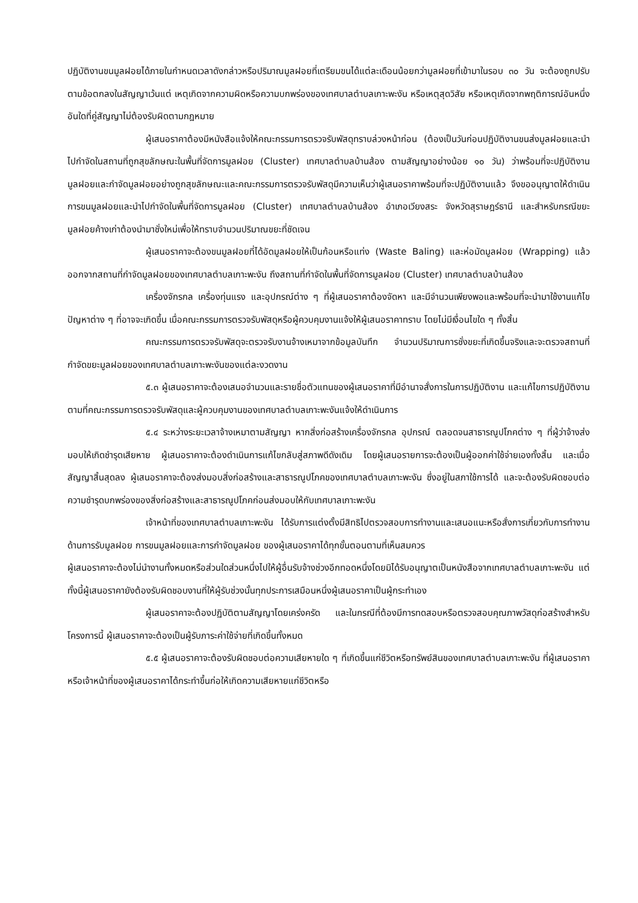ปฏิบัติงานขนมูลฝอยได้ภายในกำหนดเวลาดังกล่าวหรือปริมาณมูลฝอยที่เตรียมขนได้แต่ละเดือนน้อยกว่ามูลฝอยที่เข้ามาในรอบ ๓๐ วัน จะต้องถูกปรับตามข้อตกลงในสัญญาเว้นแต่ เหตุเกิดจากความผิดหรือความบกพร่องของเทศบาลตำบลเกาะพะงัน หรือเหตุสุดวิสัย หรือเหตุเกิดจากพฤติการณ์อันหนึ่งอันใดที่คู่สัญญาไม่ต้องรับผิดตามกฎหมาย
ผู้เสนอราคาต้องมีหนังสือแจ้งให้คณะกรรมการตรวจรับพัสดุทราบล่วงหน้าก่อน (ต้องเป็นวันก่อนปฏิบัติงานขนส่งมูลฝอยและนำไปกำจัดในสถานที่ถูกสุขลักษณะในพื้นที่จัดการมูลฝอย (Cluster) เทศบาลตำบลบ้านส้อง ตามสัญญาอย่างน้อย ๑๐ วัน) ว่าพร้อมที่จะปฏิบัติงานมูลฝอยและกำจัดมูลฝอยอย่างถูกสุขลักษณะและคณะกรรมการตรวจรับพัสดุมีความเห็นว่าผู้เสนอราคาพร้อมที่จะปฏิบัติงานแล้ว จึงขออนุญาตให้ดำเนินการขนมูลฝอยและนำไปกำจัดในพื้นที่จัดการมูลฝอย (Cluster) เทศบาลตำบลบ้านส้อง อำเภอเวียงสระ จังหวัดสุราษฎร์ธานี และสำหรับกรณีขยะมูลฝอยค้างเก่าต้องนำมาชั่งใหม่เพื่อให้ทราบจำนวนปริมาณขยะที่ชัดเจน
ผู้เสนอราคาจะต้องขนมูลฝอยที่ได้อัดมูลฝอยให้เป็นก้อนหรือแท่ง (Waste Baling) และห่อมัดมูลฝอย (Wrapping) แล้ว ออกจากสถานที่กำจัดมูลฝอยของเทศบาลตำบลเกาะพะงัน ถึงสถานที่กำจัดในพื้นที่จัดการมูลฝอย (Cluster) เทศบาลตำบลบ้านส้อง
เครื่องจักรกล เครื่องทุ่นแรง และอุปกรณ์ต่าง ๆ ที่ผู้เสนอราคาต้องจัดหา และมีจำนวนเพียงพอและพร้อมที่จะนำมาใช้งานแก้ไขปัญหาต่าง ๆ ที่อาจจะเกิดขึ้น เมื่อคณะกรรมการตรวจรับพัสดุหรือผู้ควบคุมงานแจ้งให้ผู้เสนอราคาทราบ โดยไม่มีเงื่อนไขใด ๆ ทั้งสิ้น
คณะกรรมการตรวจรับพัสดุจะตรวจรับงานจ้างเหมาจากข้อมูลบันทึก จำนวนปริมาณการชั่งขยะที่เกิดขึ้นจริงและจะตรวจสถานที่กำจัดขยะมูลฝอยของเทศบาลตำบลเกาะพะงันของแต่ละงวดงาน
๕.๓ ผู้เสนอราคาจะต้องเสนอจำนวนและรายชื่อตัวแทนของผู้เสนอราคาที่มีอำนาจสั่งการในการปฏิบัติงาน และแก้ไขการปฏิบัติงานตามที่คณะกรรมการตรวจรับพัสดุและผู้ควบคุมงานของเทศบาลตำบลเกาะพะงันแจ้งให้ดำเนินการ
๕.๔ ระหว่างระยะเวลาจ้างเหมาตามสัญญา หากสิ่งก่อสร้างเครื่องจักรกล อุปกรณ์ ตลอดจนสาธารณูปโภคต่าง ๆ ที่ผู้ว่าจ้างส่งมอบให้เกิดชำรุดเสียหาย ผู้เสนอราคาจะต้องดำเนินการแก้ไขกลับสู่สภาพดีดังเดิม โดยผู้เสนอรายการจะต้องเป็นผู้ออกค่าใช้จ่ายเองทั้งสิ้น และเมื่อสัญญาสิ้นสุดลง ผู้เสนอราคาจะต้องส่งมอบสิ่งก่อสร้างและสาธารณูปโภคของเทศบาลตำบลเกาะพะงัน ซึ่งอยู่ในสภาใช้การได้ และจะต้องรับผิดชอบต่อความชำรุดบกพร่องของสิ่งก่อสร้างและสาธารณูปโภคก่อนส่งมอบให้กับเทศบาลเกาะพะงัน
เจ้าหน้าที่ของเทศบาลตำบลเกาะพะงัน ได้รับการแต่งตั้งมีสิทธิไปตรวจสอบการทำงานและเสนอแนะหรือสั่งการเกี่ยวกับการทำงานด้านการรับมูลฝอย การขนมูลฝอยและการกำจัดมูลฝอย ของผู้เสนอราคาได้ทุกขั้นตอนตามที่เห็นสมควร
ผู้เสนอราคาจะต้องไม่นำงานทั้งหมดหรือส่วนใดส่วนหนึ่งไปให้ผู้อื่นรับจ้างช่วงอีกทอดหนึ่งโดยมิได้รับอนุญาตเป็นหนังสือจากเทศบาลตำบลเกาะพะงัน แต่ทั้งนี้ผู้เสนอราคายังต้องรับผิดชอบงานที่ให้ผู้รับช่วงนั้นทุกประการเสมือนหนึ่งผู้เสนอราคาเป็นผู้กระทำเอง
ผู้เสนอราคาจะต้องปฏิบัติตามสัญญาโดยเคร่งครัด และในกรณีที่ต้องมีการทดสอบหรือตรวจสอบคุณภาพวัสดุก่อสร้างสำหรับโครงการนี้ ผู้เสนอราคาจะต้องเป็นผู้รับภาระค่าใช้จ่ายที่เกิดขึ้นทั้งหมด
๕.๕ ผู้เสนอราคาจะต้องรับผิดชอบต่อความเสียหายใด ๆ ที่เกิดขึ้นแก่ชีวิตหรือทรัพย์สินของเทศบาลตำบลเกาะพะงัน ที่ผู้เสนอราคาหรือเจ้าหน้าที่ของผู้เสนอราคาได้กระทำขึ้นก่อให้เกิดความเสียหายแก่ชีวิตหรือ